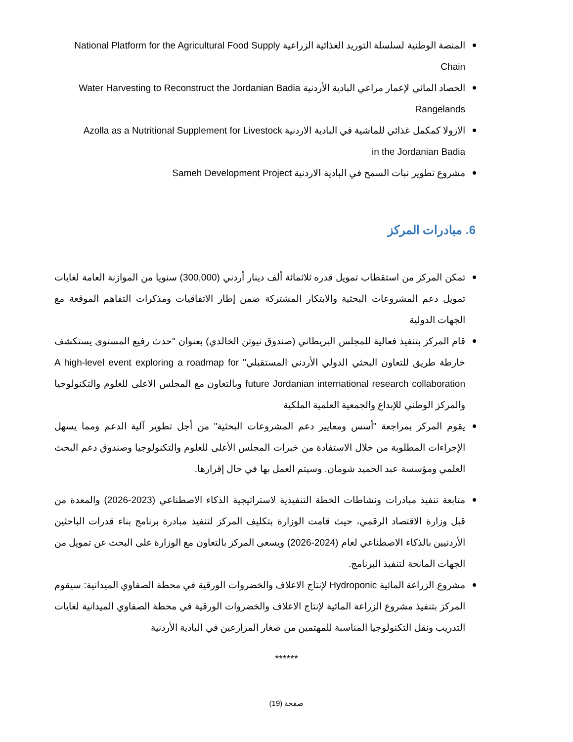المنصة الوطنية لسلسلة التوريد الغذائية الزراعية National Platform for the Agricultural Food Supply Chain
الحصاد المائي لإعمار مراعي البادية الأردنية Water Harvesting to Reconstruct the Jordanian Badia Rangelands
الازولا كمكمل غذائي للماشية في البادية الاردنية Azolla as a Nutritional Supplement for Livestock in the Jordanian Badia
مشروع تطوير نبات السمح في البادية الاردنية Sameh Development Project
6. مبادرات المركز
تمكن المركز من استقطاب تمويل قدره ثلاثمائة ألف دينار أردني (300,000) سنويا من الموازنة العامة لغايات تمويل دعم المشروعات البحثية والابتكار المشتركة ضمن إطار الاتفاقيات ومذكرات التفاهم الموقعة مع الجهات الدولية
قام المركز بتنفيذ فعالية للمجلس البريطاني (صندوق نيوتن الخالدي) بعنوان "حدث رفيع المستوى يستكشف خارطة طريق للتعاون البحثي الدولي الأردني المستقبلي" A high-level event exploring a roadmap for future Jordanian international research collaboration وبالتعاون مع المجلس الاعلى للعلوم والتكنولوجيا والمركز الوطني للإبداع والجمعية العلمية الملكية
يقوم المركز بمراجعة "أسس ومعايير دعم المشروعات البحثية" من أجل تطوير آلية الدعم ومما يسهل الإجراءات المطلوبة من خلال الاستفادة من خبرات المجلس الأعلى للعلوم والتكنولوجيا وصندوق دعم البحث العلمي ومؤسسة عبد الحميد شومان. وسيتم العمل بها في حال إقرارها.
متابعة تنفيذ مبادرات ونشاطات الخطة التنفيذية لاستراتيجية الذكاء الاصطناعي (2023-2026) والمعدة من قبل وزارة الاقتصاد الرقمي، حيث قامت الوزارة بتكليف المركز لتنفيذ مبادرة برنامج بناء قدرات الباحثين الأردنيين بالذكاء الاصطناعي لعام (2024-2026) ويسعى المركز بالتعاون مع الوزارة على البحث عن تمويل من الجهات المانحة لتنفيذ البرنامج.
مشروع الزراعة المائية Hydroponic لإنتاج الاعلاف والخضروات الورقية في محطة الصفاوي الميدانية: سيقوم المركز بتنفيذ مشروع الزراعة المائية لإنتاج الاعلاف والخضروات الورقية في محطة الصفاوي الميدانية لغايات التدريب ونقل التكنولوجيا المناسبة للمهتمين من صغار المزارعين في البادية الأردنية
******
صفحة (19)